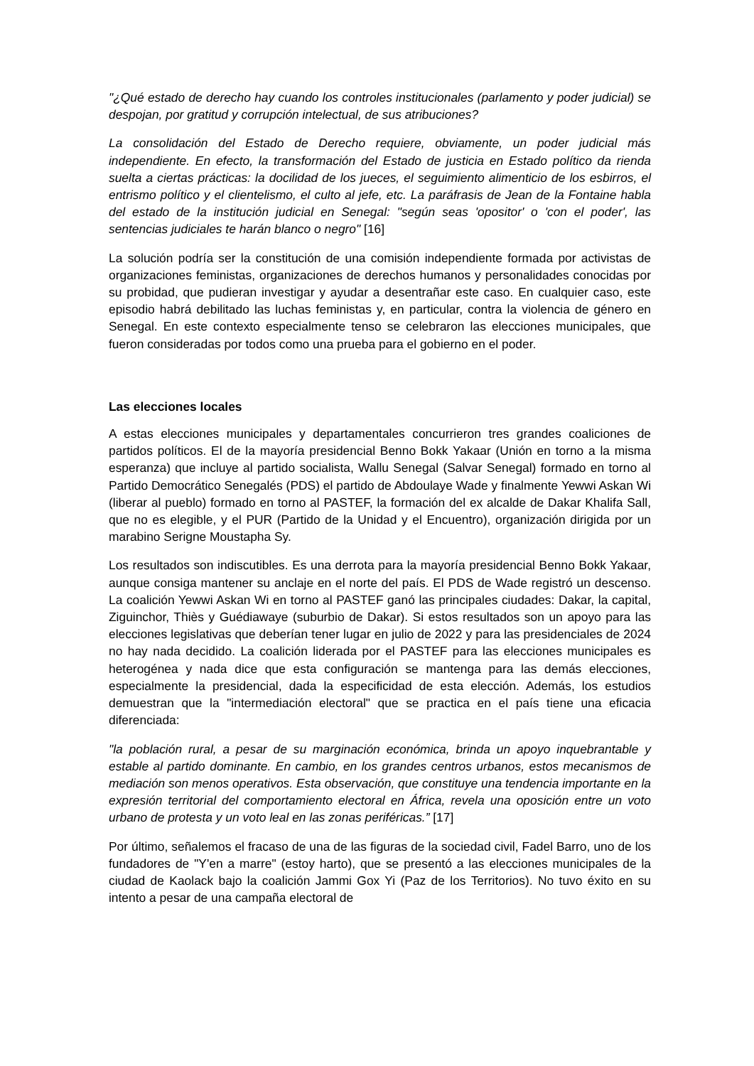"¿Qué estado de derecho hay cuando los controles institucionales (parlamento y poder judicial) se despojan, por gratitud y corrupción intelectual, de sus atribuciones?
La consolidación del Estado de Derecho requiere, obviamente, un poder judicial más independiente. En efecto, la transformación del Estado de justicia en Estado político da rienda suelta a ciertas prácticas: la docilidad de los jueces, el seguimiento alimenticio de los esbirros, el entrismo político y el clientelismo, el culto al jefe, etc. La paráfrasis de Jean de la Fontaine habla del estado de la institución judicial en Senegal: "según seas 'opositor' o 'con el poder', las sentencias judiciales te harán blanco o negro" [16]
La solución podría ser la constitución de una comisión independiente formada por activistas de organizaciones feministas, organizaciones de derechos humanos y personalidades conocidas por su probidad, que pudieran investigar y ayudar a desentrañar este caso. En cualquier caso, este episodio habrá debilitado las luchas feministas y, en particular, contra la violencia de género en Senegal. En este contexto especialmente tenso se celebraron las elecciones municipales, que fueron consideradas por todos como una prueba para el gobierno en el poder.
Las elecciones locales
A estas elecciones municipales y departamentales concurrieron tres grandes coaliciones de partidos políticos. El de la mayoría presidencial Benno Bokk Yakaar (Unión en torno a la misma esperanza) que incluye al partido socialista, Wallu Senegal (Salvar Senegal) formado en torno al Partido Democrático Senegalés (PDS) el partido de Abdoulaye Wade y finalmente Yewwi Askan Wi (liberar al pueblo) formado en torno al PASTEF, la formación del ex alcalde de Dakar Khalifa Sall, que no es elegible, y el PUR (Partido de la Unidad y el Encuentro), organización dirigida por un marabino Serigne Moustapha Sy.
Los resultados son indiscutibles. Es una derrota para la mayoría presidencial Benno Bokk Yakaar, aunque consiga mantener su anclaje en el norte del país. El PDS de Wade registró un descenso. La coalición Yewwi Askan Wi en torno al PASTEF ganó las principales ciudades: Dakar, la capital, Ziguinchor, Thiès y Guédiawaye (suburbio de Dakar). Si estos resultados son un apoyo para las elecciones legislativas que deberían tener lugar en julio de 2022 y para las presidenciales de 2024 no hay nada decidido. La coalición liderada por el PASTEF para las elecciones municipales es heterogénea y nada dice que esta configuración se mantenga para las demás elecciones, especialmente la presidencial, dada la especificidad de esta elección. Además, los estudios demuestran que la "intermediación electoral" que se practica en el país tiene una eficacia diferenciada:
"la población rural, a pesar de su marginación económica, brinda un apoyo inquebrantable y estable al partido dominante. En cambio, en los grandes centros urbanos, estos mecanismos de mediación son menos operativos. Esta observación, que constituye una tendencia importante en la expresión territorial del comportamiento electoral en África, revela una oposición entre un voto urbano de protesta y un voto leal en las zonas periféricas.” [17]
Por último, señalemos el fracaso de una de las figuras de la sociedad civil, Fadel Barro, uno de los fundadores de "Y'en a marre" (estoy harto), que se presentó a las elecciones municipales de la ciudad de Kaolack bajo la coalición Jammi Gox Yi (Paz de los Territorios). No tuvo éxito en su intento a pesar de una campaña electoral de